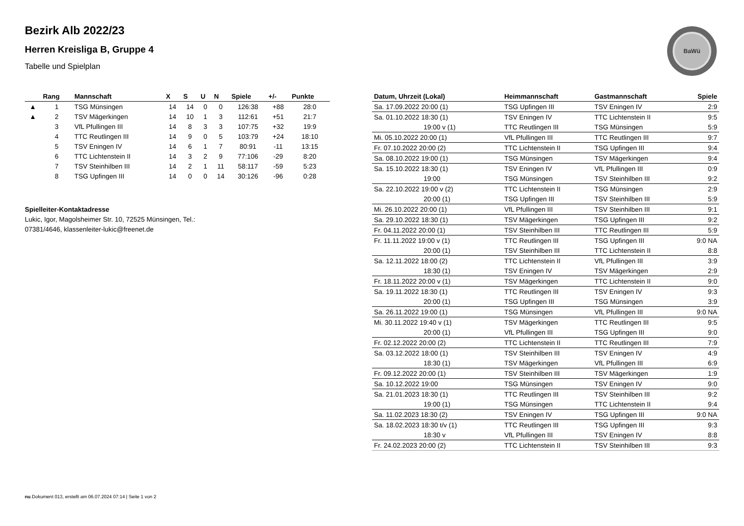BaWü
Bezirk Alb 2022/23
Herren Kreisliga B, Gruppe 4
Tabelle und Spielplan
| | Rang | Mannschaft | X | S | U | N | Spiele | +/- | Punkte |
| --- | --- | --- | --- | --- | --- | --- | --- | --- | --- |
| ▲ | 1 | TSG Münsingen | 14 | 14 | 0 | 0 | 126:38 | +88 | 28:0 |
| ▲ | 2 | TSV Mägerkingen | 14 | 10 | 1 | 3 | 112:61 | +51 | 21:7 |
| | 3 | VfL Pfullingen III | 14 | 8 | 3 | 3 | 107:75 | +32 | 19:9 |
| | 4 | TTC Reutlingen III | 14 | 9 | 0 | 5 | 103:79 | +24 | 18:10 |
| | 5 | TSV Eningen IV | 14 | 6 | 1 | 7 | 80:91 | -11 | 13:15 |
| | 6 | TTC Lichtenstein II | 14 | 3 | 2 | 9 | 77:106 | -29 | 8:20 |
| | 7 | TSV Steinhilben III | 14 | 2 | 1 | 11 | 58:117 | -59 | 5:23 |
| | 8 | TSG Upfingen III | 14 | 0 | 0 | 14 | 30:126 | -96 | 0:28 |
Spielleiter-Kontaktadresse
Lukic, Igor, Magolsheimer Str. 10, 72525 Münsingen, Tel.:
07381/4646, klassenleiter-lukic@freenet.de
| Datum, Uhrzeit (Lokal) | Heimmannschaft | Gastmannschaft | Spiele |
| --- | --- | --- | --- |
| Sa. 17.09.2022 20:00 (1) | TSG Upfingen III | TSV Eningen IV | 2:9 |
| Sa. 01.10.2022 18:30 (1) | TSV Eningen IV | TTC Lichtenstein II | 9:5 |
| 19:00 v (1) | TTC Reutlingen III | TSG Münsingen | 5:9 |
| Mi. 05.10.2022 20:00 (1) | VfL Pfullingen III | TTC Reutlingen III | 9:7 |
| Fr. 07.10.2022 20:00 (2) | TTC Lichtenstein II | TSG Upfingen III | 9:4 |
| Sa. 08.10.2022 19:00 (1) | TSG Münsingen | TSV Mägerkingen | 9:4 |
| Sa. 15.10.2022 18:30 (1) | TSV Eningen IV | VfL Pfullingen III | 0:9 |
| 19:00 | TSG Münsingen | TSV Steinhilben III | 9:2 |
| Sa. 22.10.2022 19:00 v (2) | TTC Lichtenstein II | TSG Münsingen | 2:9 |
| 20:00 (1) | TSG Upfingen III | TSV Steinhilben III | 5:9 |
| Mi. 26.10.2022 20:00 (1) | VfL Pfullingen III | TSV Steinhilben III | 9:1 |
| Sa. 29.10.2022 18:30 (1) | TSV Mägerkingen | TSG Upfingen III | 9:2 |
| Fr. 04.11.2022 20:00 (1) | TSV Steinhilben III | TTC Reutlingen III | 5:9 |
| Fr. 11.11.2022 19:00 v (1) | TTC Reutlingen III | TSG Upfingen III | 9:0 NA |
| 20:00 (1) | TSV Steinhilben III | TTC Lichtenstein II | 8:8 |
| Sa. 12.11.2022 18:00 (2) | TTC Lichtenstein II | VfL Pfullingen III | 3:9 |
| 18:30 (1) | TSV Eningen IV | TSV Mägerkingen | 2:9 |
| Fr. 18.11.2022 20:00 v (1) | TSV Mägerkingen | TTC Lichtenstein II | 9:0 |
| Sa. 19.11.2022 18:30 (1) | TTC Reutlingen III | TSV Eningen IV | 9:3 |
| 20:00 (1) | TSG Upfingen III | TSG Münsingen | 3:9 |
| Sa. 26.11.2022 19:00 (1) | TSG Münsingen | VfL Pfullingen III | 9:0 NA |
| Mi. 30.11.2022 19:40 v (1) | TSV Mägerkingen | TTC Reutlingen III | 9:5 |
| 20:00 (1) | VfL Pfullingen III | TSG Upfingen III | 9:0 |
| Fr. 02.12.2022 20:00 (2) | TTC Lichtenstein II | TTC Reutlingen III | 7:9 |
| Sa. 03.12.2022 18:00 (1) | TSV Steinhilben III | TSV Eningen IV | 4:9 |
| 18:30 (1) | TSV Mägerkingen | VfL Pfullingen III | 6:9 |
| Fr. 09.12.2022 20:00 (1) | TSV Steinhilben III | TSV Mägerkingen | 1:9 |
| Sa. 10.12.2022 19:00 | TSG Münsingen | TSV Eningen IV | 9:0 |
| Sa. 21.01.2023 18:30 (1) | TTC Reutlingen III | TSV Steinhilben III | 9:2 |
| 19:00 (1) | TSG Münsingen | TTC Lichtenstein II | 9:4 |
| Sa. 11.02.2023 18:30 (2) | TSV Eningen IV | TSG Upfingen III | 9:0 NA |
| Sa. 18.02.2023 18:30 t/v (1) | TTC Reutlingen III | TSG Upfingen III | 9:3 |
| 18:30 v | VfL Pfullingen III | TSV Eningen IV | 8:8 |
| Fr. 24.02.2023 20:00 (2) | TTC Lichtenstein II | TSV Steinhilben III | 9:3 |
nu.Dokument 013, erstellt am 06.07.2024 07:14 | Seite 1 von 2